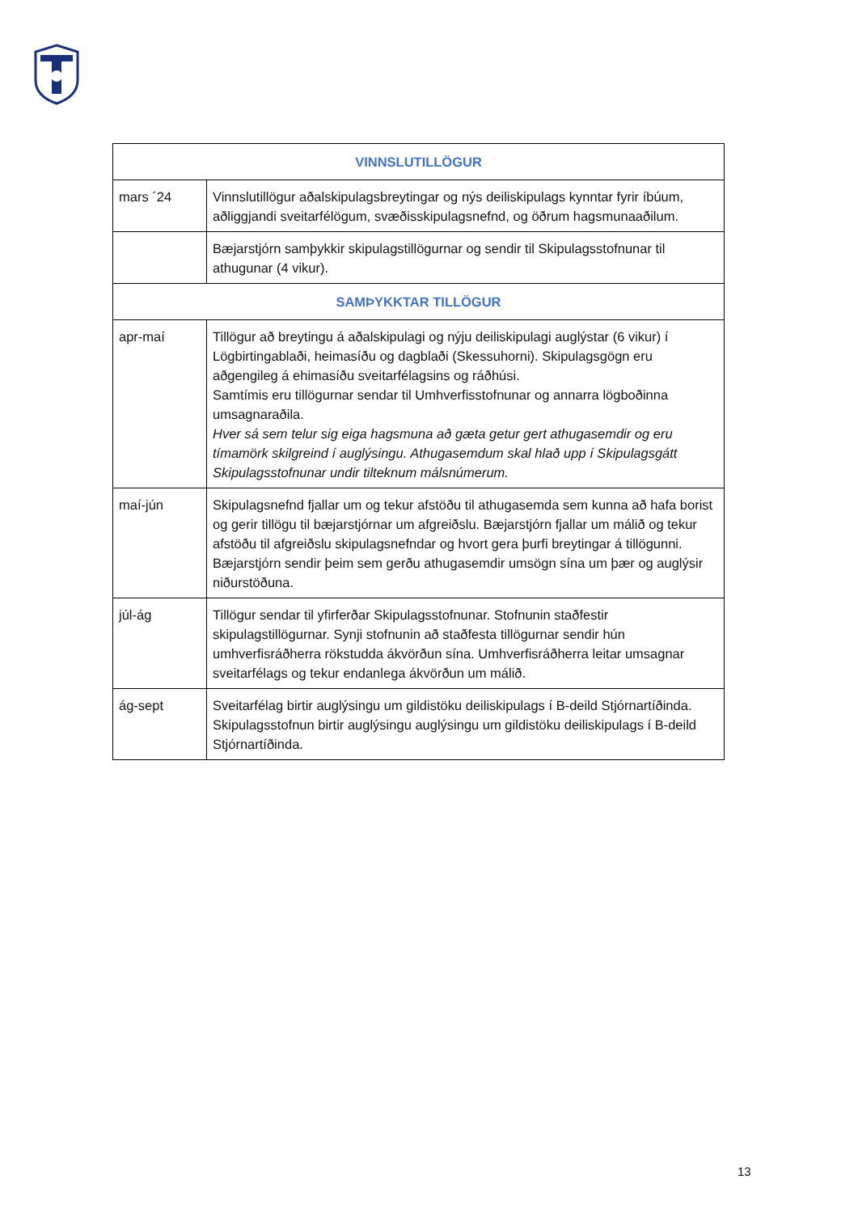| VINNSLUTILLÖGUR | |
| --- | --- |
| mars ´24 | Vinnslutillögur aðalskipulagsbreytingar og nýs deiliskipulags kynntar fyrir íbúum, aðliggjandi sveitarfélögum, svæðisskipulagsnefnd, og öðrum hagsmunaaðilum. |
| | Bæjarstjórn samþykkir skipulagstillögurnar og sendir til Skipulagsstofnunar til athugunar (4 vikur). |
| SAMÞYKKTAR TILLÖGUR | |
| apr-maí | Tillögur að breytingu á aðalskipulagi og nýju deiliskipulagi auglýstar (6 vikur) í Lögbirtingablaði, heimasíðu og dagblaði (Skessuhorni). Skipulagsgögn eru aðgengileg á ehimasíðu sveitarfélagsins og ráðhúsi. Samtímis eru tillögurnar sendar til Umhverfisstofnunar og annarra lögboðinna umsagnaraðila. Hver sá sem telur sig eiga hagsmuna að gæta getur gert athugasemdir og eru tímamörk skilgreind í auglýsingu. Athugasemdum skal hlað upp í Skipulagsgátt Skipulagsstofnunar undir tilteknum málsnúmerum. |
| maí-jún | Skipulagsnefnd fjallar um og tekur afstöðu til athugasemda sem kunna að hafa borist og gerir tillögu til bæjarstjórnar um afgreiðslu. Bæjarstjórn fjallar um málið og tekur afstöðu til afgreiðslu skipulagsnefndar og hvort gera þurfi breytingar á tillögunni. Bæjarstjórn sendir þeim sem gerðu athugasemdir umsögn sína um þær og auglýsir niðurstöðuna. |
| júl-ág | Tillögur sendar til yfirferðar Skipulagsstofnunar. Stofnunin staðfestir skipulagstillögurnar. Synji stofnunin að staðfesta tillögurnar sendir hún umhverfisráðherra rökstudda ákvörðun sína. Umhverfisráðherra leitar umsagnar sveitarfélags og tekur endanlega ákvörðun um málið. |
| ág-sept | Sveitarfélag birtir auglýsingu um gildistöku deiliskipulags í B-deild Stjórnartíðinda. Skipulagsstofnun birtir auglýsingu auglýsingu um gildistöku deiliskipulags í B-deild Stjórnartíðinda. |
13